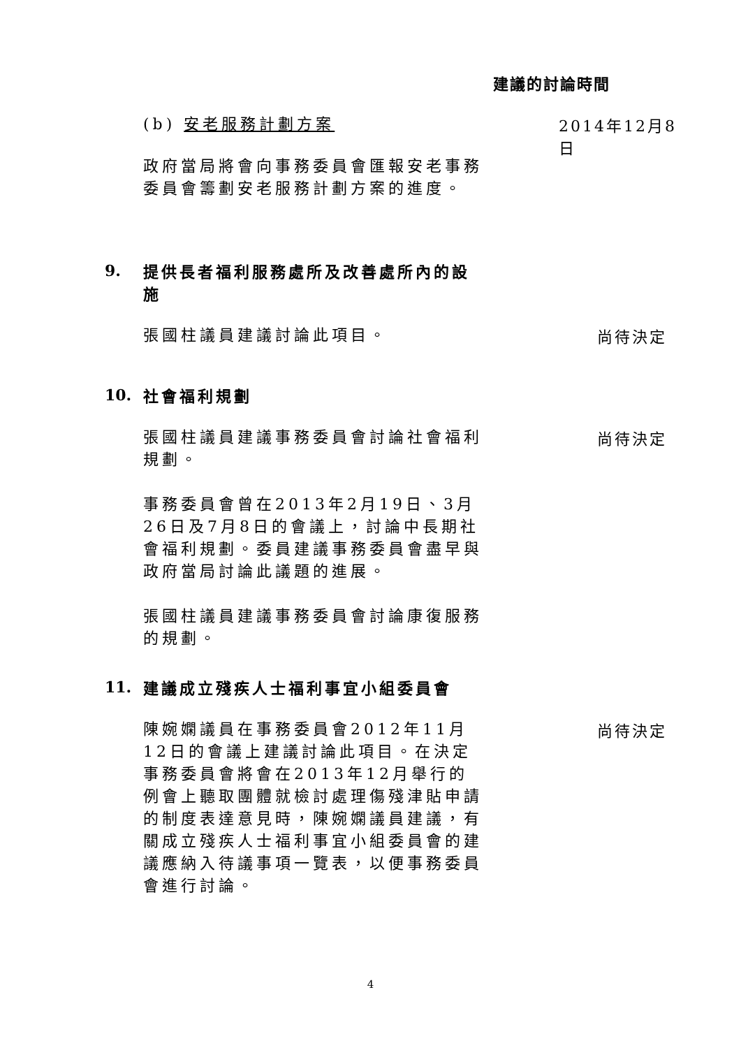建議的討論時間
(b) 安老服務計劃方案
2014年12月8日
政府當局將會向事務委員會匯報安老事務委員會籌劃安老服務計劃方案的進度。
9.
提供長者福利服務處所及改善處所內的設施
張國柱議員建議討論此項目。
尚待決定
10.
社會福利規劃
張國柱議員建議事務委員會討論社會福利規劃。
事務委員會曾在2013年2月19日、3月26日及7月8日的會議上，討論中長期社會福利規劃。委員建議事務委員會盡早與政府當局討論此議題的進展。
張國柱議員建議事務委員會討論康復服務的規劃。
尚待決定
11.
建議成立殘疾人士福利事宜小組委員會
陳婉嫻議員在事務委員會2012年11月12日的會議上建議討論此項目。在決定事務委員會將會在2013年12月舉行的例會上聽取團體就檢討處理傷殘津貼申請的制度表達意見時，陳婉嫻議員建議，有關成立殘疾人士福利事宜小組委員會的建議應納入待議事項一覽表，以便事務委員會進行討論。
尚待決定
4